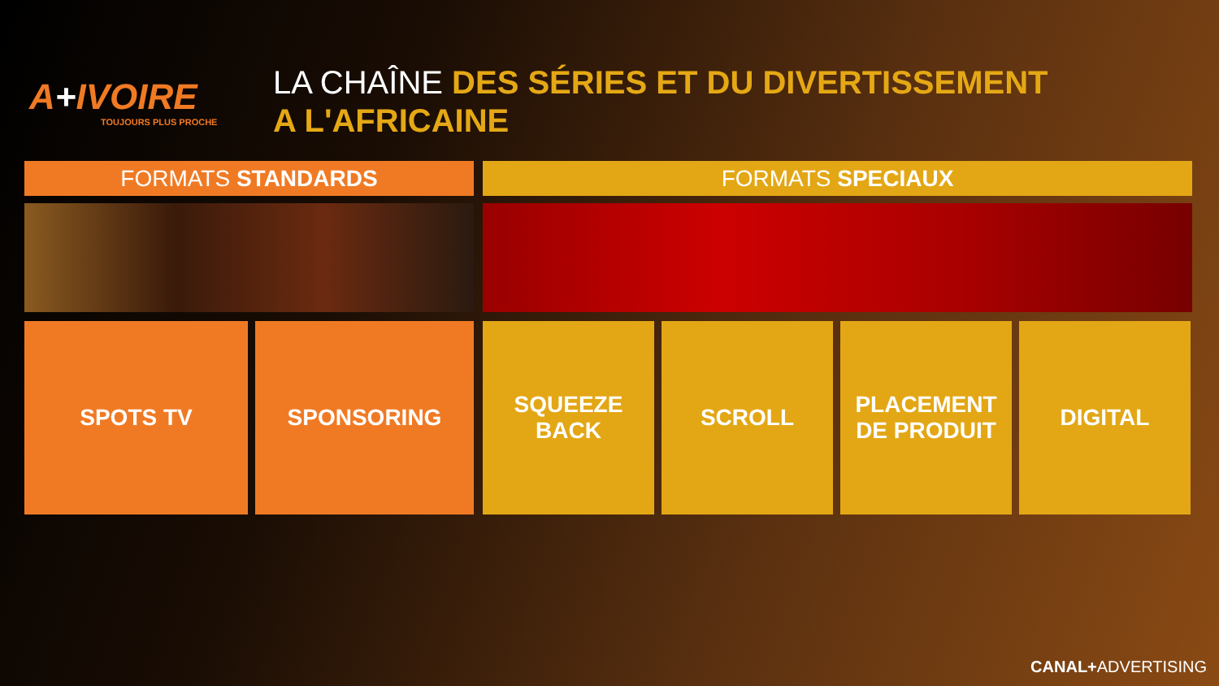A+IVOIRE
TOUJOURS PLUS PROCHE
LA CHAÎNE DES SÉRIES ET DU DIVERTISSEMENT
A L'AFRICAINE
FORMATS STANDARDS
SPOTS TV SPONSORING
FORMATS SPECIAUX
SQUEEZE
BACK
SCROLL PLACEMENT
DE PRODUIT
DIGITAL
CANAL+ADVERTISING